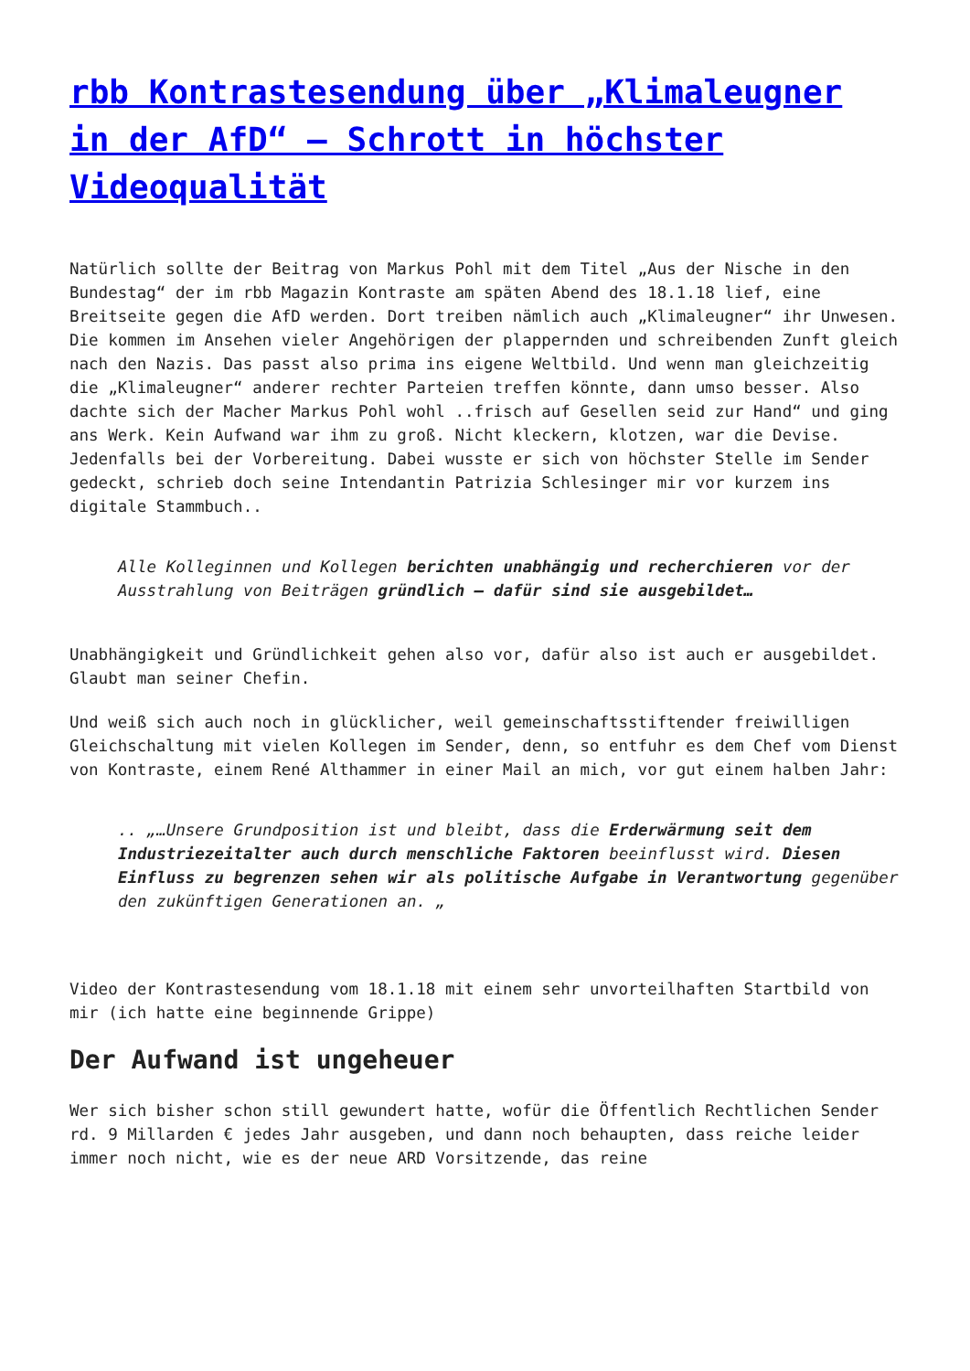rbb Kontrastesendung über „Klimaleugner in der AfD“ – Schrott in höchster Videoqualität
Natürlich sollte der Beitrag von Markus Pohl mit dem Titel „Aus der Nische in den Bundestag“ der im rbb Magazin Kontraste am späten Abend des 18.1.18 lief, eine Breitseite gegen die AfD werden. Dort treiben nämlich auch „Klimaleugner“ ihr Unwesen. Die kommen im Ansehen vieler Angehörigen der plappernden und schreibenden Zunft gleich nach den Nazis. Das passt also prima ins eigene Weltbild. Und wenn man gleichzeitig die „Klimaleugner“ anderer rechter Parteien treffen könnte, dann umso besser. Also dachte sich der Macher Markus Pohl wohl ..frisch auf Gesellen seid zur Hand“ und ging ans Werk. Kein Aufwand war ihm zu groß. Nicht kleckern, klotzen, war die Devise. Jedenfalls bei der Vorbereitung. Dabei wusste er sich von höchster Stelle im Sender gedeckt, schrieb doch seine Intendantin Patrizia Schlesinger mir vor kurzem ins digitale Stammbuch..
Alle Kolleginnen und Kollegen berichten unabhängig und recherchieren vor der Ausstrahlung von Beiträgen gründlich – dafür sind sie ausgebildet…
Unabhängigkeit und Gründlichkeit gehen also vor, dafür also ist auch er ausgebildet. Glaubt man seiner Chefin.
Und weiß sich auch noch in glücklicher, weil gemeinschaftsstiftender freiwilligen Gleichschaltung mit vielen Kollegen im Sender, denn, so entfuhr es dem Chef vom Dienst von Kontraste, einem René Althammer in einer Mail an mich, vor gut einem halben Jahr:
.. „…Unsere Grundposition ist und bleibt, dass die Erderwärmung seit dem Industriezeitalter auch durch menschliche Faktoren beeinflusst wird. Diesen Einfluss zu begrenzen sehen wir als politische Aufgabe in Verantwortung gegenüber den zukünftigen Generationen an. „
Video der Kontrastesendung vom 18.1.18 mit einem sehr unvorteilhaften Startbild von mir (ich hatte eine beginnende Grippe)
Der Aufwand ist ungeheuer
Wer sich bisher schon still gewundert hatte, wofür die Öffentlich Rechtlichen Sender rd. 9 Millarden € jedes Jahr ausgeben, und dann noch behaupten, dass reiche leider immer noch nicht, wie es der neue ARD Vorsitzende, das reine